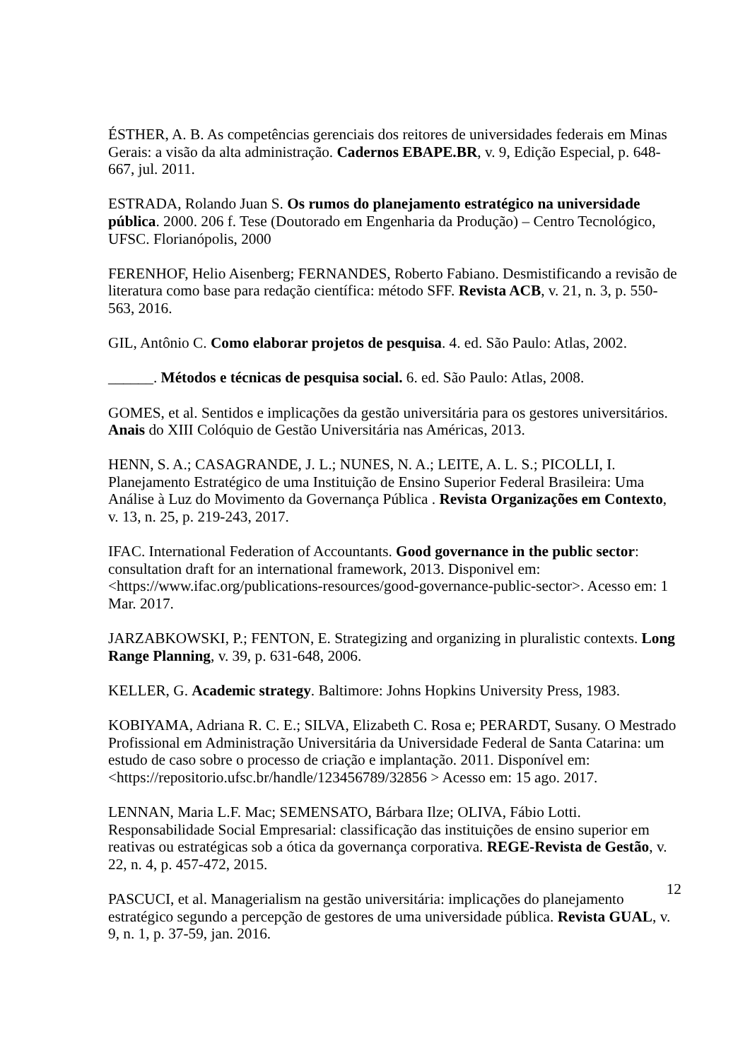ÉSTHER, A. B. As competências gerenciais dos reitores de universidades federais em Minas Gerais: a visão da alta administração. Cadernos EBAPE.BR, v. 9, Edição Especial, p. 648-667, jul. 2011.
ESTRADA, Rolando Juan S. Os rumos do planejamento estratégico na universidade pública. 2000. 206 f. Tese (Doutorado em Engenharia da Produção) – Centro Tecnológico, UFSC. Florianópolis, 2000
FERENHOF, Helio Aisenberg; FERNANDES, Roberto Fabiano. Desmistificando a revisão de literatura como base para redação científica: método SFF. Revista ACB, v. 21, n. 3, p. 550-563, 2016.
GIL, Antônio C. Como elaborar projetos de pesquisa. 4. ed. São Paulo: Atlas, 2002.
______. Métodos e técnicas de pesquisa social. 6. ed. São Paulo: Atlas, 2008.
GOMES, et al. Sentidos e implicações da gestão universitária para os gestores universitários. Anais do XIII Colóquio de Gestão Universitária nas Américas, 2013.
HENN, S. A.; CASAGRANDE, J. L.; NUNES, N. A.; LEITE, A. L. S.; PICOLLI, I. Planejamento Estratégico de uma Instituição de Ensino Superior Federal Brasileira: Uma Análise à Luz do Movimento da Governança Pública . Revista Organizações em Contexto, v. 13, n. 25, p. 219-243, 2017.
IFAC. International Federation of Accountants. Good governance in the public sector: consultation draft for an international framework, 2013. Disponivel em: <https://www.ifac.org/publications-resources/good-governance-public-sector>. Acesso em: 1 Mar. 2017.
JARZABKOWSKI, P.; FENTON, E. Strategizing and organizing in pluralistic contexts. Long Range Planning, v. 39, p. 631-648, 2006.
KELLER, G. Academic strategy. Baltimore: Johns Hopkins University Press, 1983.
KOBIYAMA, Adriana R. C. E.; SILVA, Elizabeth C. Rosa e; PERARDT, Susany. O Mestrado Profissional em Administração Universitária da Universidade Federal de Santa Catarina: um estudo de caso sobre o processo de criação e implantação. 2011. Disponível em: <https://repositorio.ufsc.br/handle/123456789/32856 > Acesso em: 15 ago. 2017.
LENNAN, Maria L.F. Mac; SEMENSATO, Bárbara Ilze; OLIVA, Fábio Lotti. Responsabilidade Social Empresarial: classificação das instituições de ensino superior em reativas ou estratégicas sob a ótica da governança corporativa. REGE-Revista de Gestão, v. 22, n. 4, p. 457-472, 2015.
PASCUCI, et al. Managerialism na gestão universitária: implicações do planejamento estratégico segundo a percepção de gestores de uma universidade pública. Revista GUAL, v. 9, n. 1, p. 37-59, jan. 2016.
12